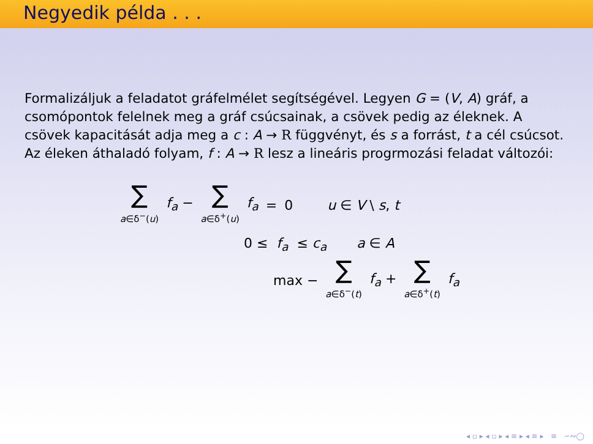Negyedik példa . . .
Formalizáljuk a feladatot gráfelmélet segítségével. Legyen G = (V, A) gráf, a csomópontok felelnek meg a gráf csúcsainak, a csövek pedig az éleknek. A csövek kapacitását adja meg a c : A → R függvényt, és s a forrást, t a cél csúcsot. Az éleken áthaladó folyam, f : A → R lesz a lineáris progrmozási feladat változói:
| ∑ a ∈δ<sup>−</sup>( u ) | f<sub>a</sub> − | ∑ a ∈δ<sup>+</sup>( u ) | f<sub>a</sub> | = | 0 | u ∈ V \ s , t |
0 ≤ f<sub>a</sub> ≤ c<sub>a</sub> a ∈ A
| max − | ∑ a ∈δ<sup>−</sup>( t ) | f<sub>a</sub> + | ∑ a ∈δ<sup>+</sup>( t ) | f<sub>a</sub> |
◂ ▫ ▸ ◂ ▫ ▸ ◂ ≡ ▸ ◂ ≡ ▸ ≡ ∽∾◯